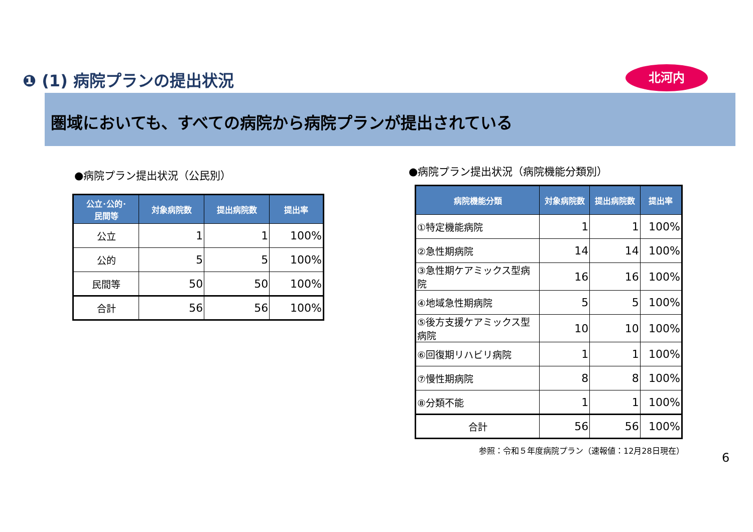❶ (1) 病院プランの提出状況 北河内
圏域においても、すべての病院から病院プランが提出されている
●病院プラン提出状況（公民別）
| 公立･公的･ 民間等 | 対象病院数 | 提出病院数 | 提出率 |
| --- | --- | --- | --- |
| 公立 | 1 | 1 | 100% |
| 公的 | 5 | 5 | 100% |
| 民間等 | 50 | 50 | 100% |
| 合計 | 56 | 56 | 100% |
●病院プラン提出状況（病院機能分類別）
| 病院機能分類 | 対象病院数 | 提出病院数 | 提出率 |
| --- | --- | --- | --- |
| ①特定機能病院 | 1 | 1 | 100% |
| ②急性期病院 | 14 | 14 | 100% |
| ③急性期ケアミックス型病院 | 16 | 16 | 100% |
| ④地域急性期病院 | 5 | 5 | 100% |
| ⑤後方支援ケアミックス型病院 | 10 | 10 | 100% |
| ⑥回復期リハビリ病院 | 1 | 1 | 100% |
| ⑦慢性期病院 | 8 | 8 | 100% |
| ⑧分類不能 | 1 | 1 | 100% |
| 合計 | 56 | 56 | 100% |
参照：令和５年度病院プラン（速報値：12月28日現在）
6